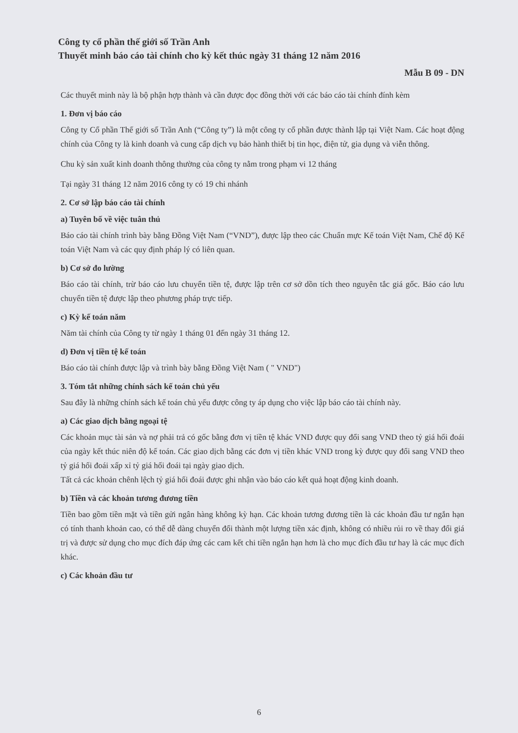Công ty cổ phần thế giới số Trần Anh
Thuyết minh báo cáo tài chính cho kỳ kết thúc ngày 31 tháng 12 năm 2016
Mẫu B 09 - DN
Các thuyết minh này là bộ phận hợp thành và cần được đọc đồng thời với các báo cáo tài chính đính kèm
1. Đơn vị báo cáo
Công ty Cổ phần Thế giới số Trần Anh (“Công ty”) là một công ty cổ phần được thành lập tại Việt Nam. Các hoạt động chính của Công ty là kinh doanh và cung cấp dịch vụ bảo hành thiết bị tin học, điện tử, gia dụng và viễn thông.
Chu kỳ sản xuất kinh doanh thông thường của công ty nằm trong phạm vi 12 tháng
Tại ngày 31 tháng 12 năm 2016 công ty có 19 chi nhánh
2. Cơ sở lập báo cáo tài chính
a) Tuyên bố về việc tuân thủ
Báo cáo tài chính trình bày bằng Đồng Việt Nam (“VND”), được lập theo các Chuẩn mực Kế toán Việt Nam, Chế độ Kế toán Việt Nam và các quy định pháp lý có liên quan.
b) Cơ sở đo lường
Báo cáo tài chính, trừ báo cáo lưu chuyển tiền tệ, được lập trên cơ sở dồn tích theo nguyên tắc giá gốc. Báo cáo lưu chuyển tiền tệ được lập theo phương pháp trực tiếp.
c) Kỳ kế toán năm
Năm tài chính của Công ty từ ngày 1 tháng 01 đến ngày 31 tháng 12.
d) Đơn vị tiền tệ kế toán
Báo cáo tài chính được lập và trình bày bằng Đồng Việt Nam ( " VND")
3. Tóm tắt những chính sách kế toán chủ yếu
Sau đây là những chính sách kế toán chủ yếu được công ty áp dụng cho việc lập báo cáo tài chính này.
a) Các giao dịch bằng ngoại tệ
Các khoản mục tài sản và nợ phải trả có gốc bằng đơn vị tiền tệ khác VND được quy đổi sang VND theo tỷ giá hối đoái của ngày kết thúc niên độ kế toán. Các giao dịch bằng các đơn vị tiền khác VND trong kỳ được quy đổi sang VND theo tỷ giá hối đoái xấp xỉ tỷ giá hối đoái tại ngày giao dịch.
Tất cả các khoản chênh lệch tỷ giá hối đoái được ghi nhận vào báo cáo kết quả hoạt động kinh doanh.
b) Tiền và các khoản tương đương tiền
Tiền bao gồm tiền mặt và tiền gửi ngân hàng không kỳ hạn. Các khoản tương đương tiền là các khoản đầu tư ngắn hạn có tính thanh khoản cao, có thể dễ dàng chuyển đổi thành một lượng tiền xác định, không có nhiều rủi ro về thay đổi giá trị và được sử dụng cho mục đích đáp ứng các cam kết chi tiền ngắn hạn hơn là cho mục đích đầu tư hay là các mục đích khác.
c) Các khoản đầu tư
6